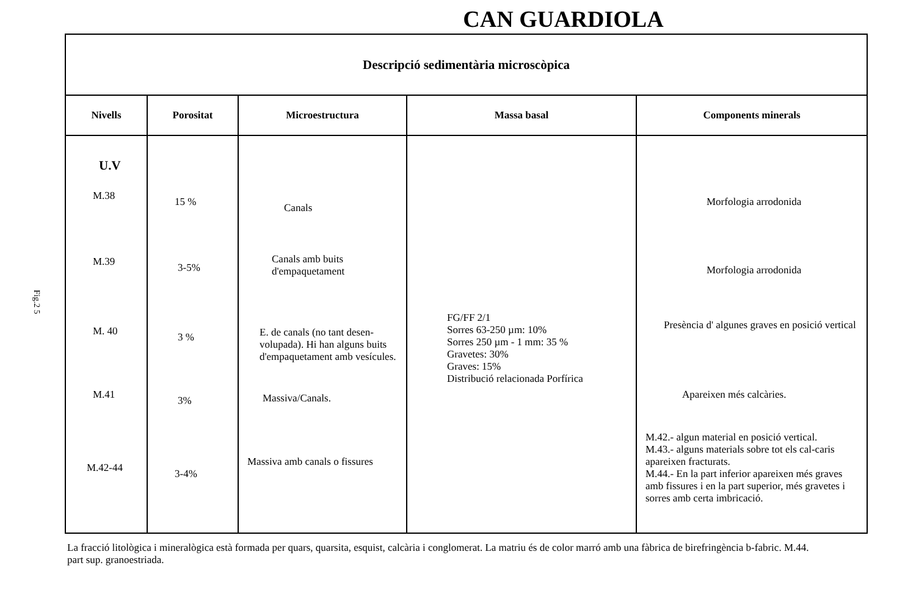CAN GUARDIOLA
Fig.2 5
| Descripció sedimentària microscòpica | | | | |
| Nivells | Porositat | Microestructura | Massa basal | Components minerals |
| U.V M.38 M.39 M. 40 M.41 M.42-44 | 15 % 3-5% 3 % 3% 3-4% | Canals Canals amb buits d'empaquetament E. de canals (no tant desen-volupada). Hi han alguns buits d'empaquetament amb vesícules. Massiva/Canals. Massiva amb canals o fissures | FG/FF 2/1 Sorres 63-250 µm: 10% Sorres 250 µm - 1 mm: 35 % Gravetes: 30% Graves: 15% Distribució relacionada Porfírica | Morfologia arrodonida Morfologia arrodonida Presència d' algunes graves en posició vertical Apareixen més calcàries. M.42.- algun material en posició vertical. M.43.- alguns materials sobre tot els cal-caris apareixen fracturats. M.44.- En la part inferior apareixen més graves amb fissures i en la part superior, més gravetes i sorres amb certa imbricació. |
La fracció litològica i mineralògica està formada per quars, quarsita, esquist, calcària i conglomerat. La matriu és de color marró amb una fàbrica de birefringència b-fabric. M.44. part sup. granoestriada.